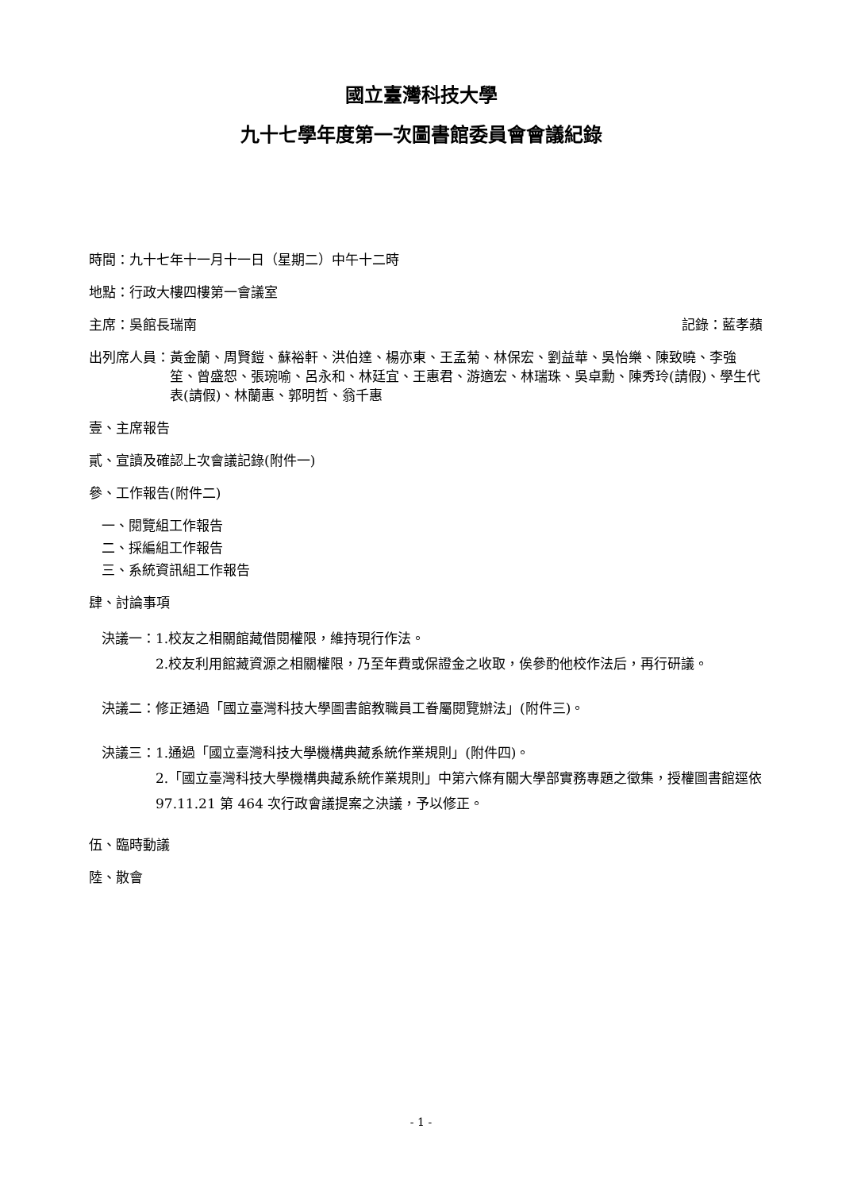國立臺灣科技大學
九十七學年度第一次圖書館委員會會議紀錄
時間：九十七年十一月十一日（星期二）中午十二時
地點：行政大樓四樓第一會議室
主席：吳館長瑞南 記錄：藍孝蘋
出列席人員： 黃金蘭、周賢鎧、蘇裕軒、洪伯達、楊亦東、王孟菊、林保宏、劉益華、吳怡樂、陳致曉、李強笙、曾盛恕、張琬喻、呂永和、林廷宜、王惠君、游適宏、林瑞珠、吳卓勳、陳秀玲(請假)、學生代表(請假)、林蘭惠、郭明哲、翁千惠
壹、主席報告
貳、宣讀及確認上次會議記錄(附件一)
參、工作報告(附件二)
一、閱覽組工作報告
二、採編組工作報告
三、系統資訊組工作報告
肆、討論事項
決議一： 1.校友之相關館藏借閱權限，維持現行作法。
2.校友利用館藏資源之相關權限，乃至年費或保證金之收取，俟參酌他校作法后，再行研議。
決議二： 修正通過「國立臺灣科技大學圖書館教職員工眷屬閱覽辦法」(附件三)。
決議三： 1.通過「國立臺灣科技大學機構典藏系統作業規則」(附件四)。
2.「國立臺灣科技大學機構典藏系統作業規則」中第六條有關大學部實務專題之徵集，授權圖書館逕依 97.11.21 第 464 次行政會議提案之決議，予以修正。
伍、臨時動議
陸、散會
- 1 -